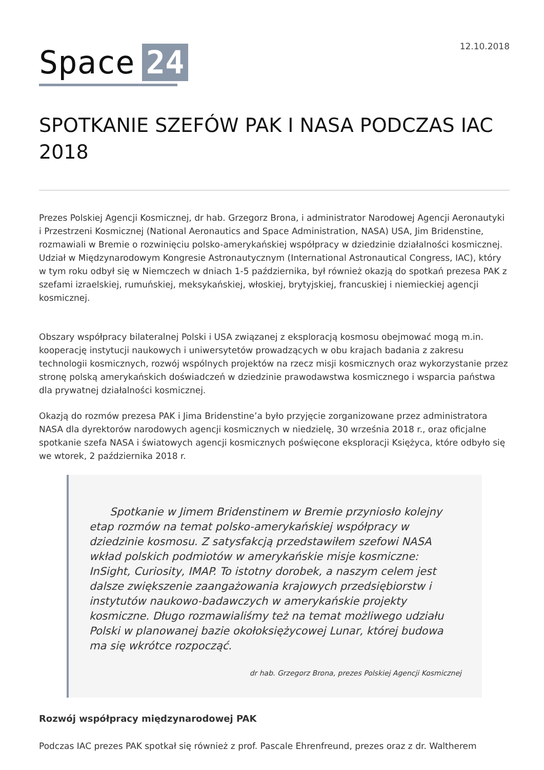Space 24
12.10.2018
SPOTKANIE SZEFÓW PAK I NASA PODCZAS IAC 2018
Prezes Polskiej Agencji Kosmicznej, dr hab. Grzegorz Brona, i administrator Narodowej Agencji Aeronautyki i Przestrzeni Kosmicznej (National Aeronautics and Space Administration, NASA) USA, Jim Bridenstine, rozmawiali w Bremie o rozwinięciu polsko-amerykańskiej współpracy w dziedzinie działalności kosmicznej. Udział w Międzynarodowym Kongresie Astronautycznym (International Astronautical Congress, IAC), który w tym roku odbył się w Niemczech w dniach 1-5 października, był również okazją do spotkań prezesa PAK z szefami izraelskiej, rumuńskiej, meksykańskiej, włoskiej, brytyjskiej, francuskiej i niemieckiej agencji kosmicznej.
Obszary współpracy bilateralnej Polski i USA związanej z eksploracją kosmosu obejmować mogą m.in. kooperację instytucji naukowych i uniwersytetów prowadzących w obu krajach badania z zakresu technologii kosmicznych, rozwój wspólnych projektów na rzecz misji kosmicznych oraz wykorzystanie przez stronę polską amerykańskich doświadczeń w dziedzinie prawodawstwa kosmicznego i wsparcia państwa dla prywatnej działalności kosmicznej.
Okazją do rozmów prezesa PAK i Jima Bridenstine’a było przyjęcie zorganizowane przez administratora NASA dla dyrektorów narodowych agencji kosmicznych w niedzielę, 30 września 2018 r., oraz oficjalne spotkanie szefa NASA i światowych agencji kosmicznych poświęcone eksploracji Księżyca, które odbyło się we wtorek, 2 października 2018 r.
Spotkanie w Jimem Bridenstinem w Bremie przyniosło kolejny etap rozmów na temat polsko-amerykańskiej współpracy w dziedzinie kosmosu. Z satysfakcją przedstawiłem szefowi NASA wkład polskich podmiotów w amerykańskie misje kosmiczne: InSight, Curiosity, IMAP. To istotny dorobek, a naszym celem jest dalsze zwiększenie zaangażowania krajowych przedsiębiorstw i instytutów naukowo-badawczych w amerykańskie projekty kosmiczne. Długo rozmawialiśmy też na temat możliwego udziału Polski w planowanej bazie okołoksiężycowej Lunar, której budowa ma się wkrótce rozpocząć.
dr hab. Grzegorz Brona, prezes Polskiej Agencji Kosmicznej
Rozwój współpracy międzynarodowej PAK
Podczas IAC prezes PAK spotkał się również z prof. Pascale Ehrenfreund, prezes oraz z dr. Waltherem